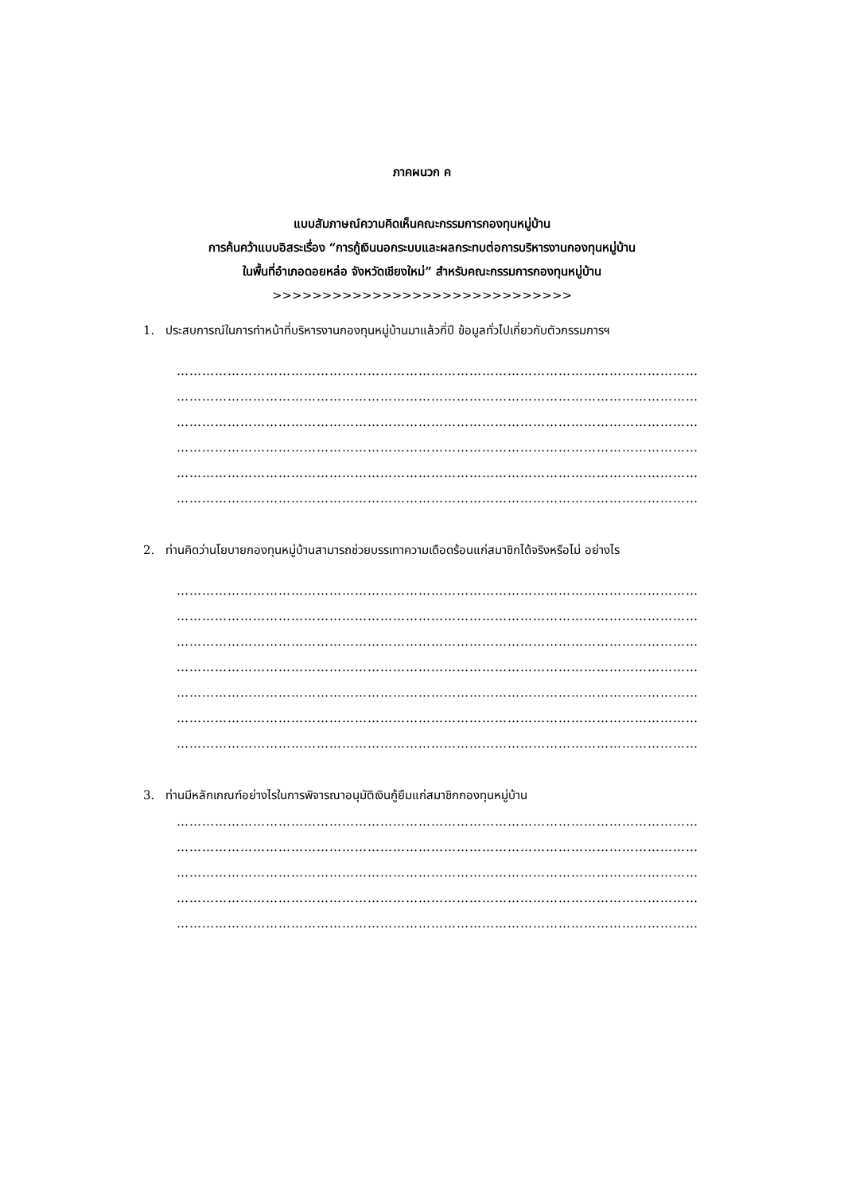ภาคผนวก ค
แบบสัมภาษณ์ความคิดเห็นคณะกรรมการกองทุนหมู่บ้าน
การค้นคว้าแบบอิสระเรื่อง “การกู้เงินนอกระบบและผลกระทบต่อการบริหารงานกองทุนหมู่บ้าน
ในพื้นที่อำเภอดอยหล่อ จังหวัดเชียงใหม่” สำหรับคณะกรรมการกองทุนหมู่บ้าน
>>>>>>>>>>>>>>>>>>>>>>>>>>>>>>
1. ประสบการณ์ในการทำหน้าที่บริหารงานกองทุนหมู่บ้านมาแล้วกี่ปี ข้อมูลทั่วไปเกี่ยวกับตัวกรรมการฯ
……………………………………………………………………………………………………………
……………………………………………………………………………………………………………
……………………………………………………………………………………………………………
……………………………………………………………………………………………………………
……………………………………………………………………………………………………………
……………………………………………………………………………………………………………
2. ท่านคิดว่านโยบายกองทุนหมู่บ้านสามารถช่วยบรรเทาความเดือดร้อนแก่สมาชิกได้จริงหรือไม่ อย่างไร
……………………………………………………………………………………………………………
……………………………………………………………………………………………………………
……………………………………………………………………………………………………………
……………………………………………………………………………………………………………
……………………………………………………………………………………………………………
……………………………………………………………………………………………………………
……………………………………………………………………………………………………………
3. ท่านมีหลักเกณฑ์อย่างไรในการพิจารณาอนุมัติเงินกู้ยืมแก่สมาชิกกองทุนหมู่บ้าน
……………………………………………………………………………………………………………
……………………………………………………………………………………………………………
……………………………………………………………………………………………………………
……………………………………………………………………………………………………………
……………………………………………………………………………………………………………